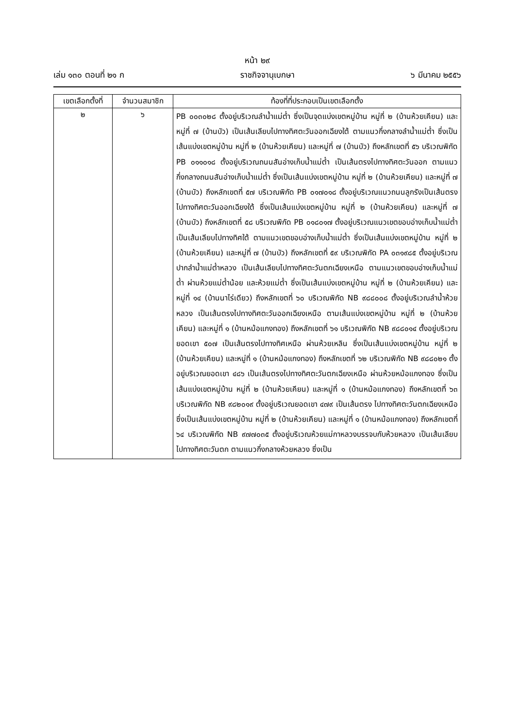หน้า ๒๙
เล่ม ๑๓๐ ตอนที่ ๒๑ ก ราชกิจจานุเบกษา ๖ มีนาคม ๒๕๕๖
| เขตเลือกตั้งที่ | จำนวนสมาชิก | ท้องที่ที่ประกอบเป็นเขตเลือกตั้ง |
| --- | --- | --- |
| ๒ | ๖ | PB ๐๐๓๐๒๘ ตั้งอยู่บริเวณลำน้ำแม่ต๋ำ ซึ่งเป็นจุดแบ่งเขตหมู่บ้าน หมู่ที่ ๒ (บ้านห้วยเคียน) และหมู่ที่ ๗ (บ้านบัว) เป็นเส้นเลียบไปทางทิศตะวันออกเฉียงใต้ ตามแนวกึ่งกลางลำน้ำแม่ต๋ำ ซึ่งเป็นเส้นแบ่งเขตหมู่บ้าน หมู่ที่ ๒ (บ้านห้วยเคียน) และหมู่ที่ ๗ (บ้านบัว) ถึงหลักเขตที่ ๕๖ บริเวณพิกัด PB ๐๑๑๐๑๘ ตั้งอยู่บริเวณถนนสันอ่างเก็บน้ำแม่ต๋ำ เป็นเส้นตรงไปทางทิศตะวันออก ตามแนวกึ่งกลางถนนสันอ่างเก็บน้ำแม่ต๋ำ ซึ่งเป็นเส้นแบ่งเขตหมู่บ้าน หมู่ที่ ๒ (บ้านห้วยเคียน) และหมู่ที่ ๗ (บ้านบัว) ถึงหลักเขตที่ ๕๗ บริเวณพิกัด PB ๐๑๗๐๑๘ ตั้งอยู่บริเวณแนวถนนลูกรังเป็นเส้นตรงไปทางทิศตะวันออกเฉียงใต้ ซึ่งเป็นเส้นแบ่งเขตหมู่บ้าน หมู่ที่ ๒ (บ้านห้วยเคียน) และหมู่ที่ ๗ (บ้านบัว) ถึงหลักเขตที่ ๕๘ บริเวณพิกัด PB ๐๑๘๐๑๗ ตั้งอยู่บริเวณแนวเขตขอบอ่างเก็บน้ำแม่ต๋ำ เป็นเส้นเลียบไปทางทิศใต้ ตามแนวเขตขอบอ่างเก็บน้ำแม่ต๋ำ ซึ่งเป็นเส้นแบ่งเขตหมู่บ้าน หมู่ที่ ๒ (บ้านห้วยเคียน) และหมู่ที่ ๗ (บ้านบัว) ถึงหลักเขตที่ ๕๙ บริเวณพิกัด PA ๐๓๑๙๘๕ ตั้งอยู่บริเวณปากลำน้ำแม่ต๋ำหลวง เป็นเส้นเลียบไปทางทิศตะวันตกเฉียงเหนือ ตามแนวเขตขอบอ่างเก็บน้ำแม่ต๋ำ ผ่านห้วยแม่ต๋ำน้อย และห้วยแม่ต๋ำ ซึ่งเป็นเส้นแบ่งเขตหมู่บ้าน หมู่ที่ ๒ (บ้านห้วยเคียน) และหมู่ที่ ๑๔ (บ้านนาไร่เดียว) ถึงหลักเขตที่ ๖๐ บริเวณพิกัด NB ๙๘๘๐๐๘ ตั้งอยู่บริเวณลำน้ำห้วยหลวง เป็นเส้นตรงไปทางทิศตะวันออกเฉียงเหนือ ตามเส้นแบ่งเขตหมู่บ้าน หมู่ที่ ๒ (บ้านห้วยเคียน) และหมู่ที่ ๑ (บ้านหม้อแกงทอง) ถึงหลักเขตที่ ๖๑ บริเวณพิกัด NB ๙๘๘๐๑๔ ตั้งอยู่บริเวณยอดเขา ๕๐๗ เป็นเส้นตรงไปทางทิศเหนือ ผ่านห้วยเหลิน ซึ่งเป็นเส้นแบ่งเขตหมู่บ้าน หมู่ที่ ๒ (บ้านห้วยเคียน) และหมู่ที่ ๑ (บ้านหม้อแกงทอง) ถึงหลักเขตที่ ๖๒ บริเวณพิกัด NB ๙๘๘๐๒๑ ตั้งอยู่บริเวณยอดเขา ๔๘๖ เป็นเส้นตรงไปทางทิศตะวันตกเฉียงเหนือ ผ่านห้วยหม้อแกงทอง ซึ่งเป็นเส้นแบ่งเขตหมู่บ้าน หมู่ที่ ๒ (บ้านห้วยเคียน) และหมู่ที่ ๑ (บ้านหม้อแกงทอง) ถึงหลักเขตที่ ๖๓ บริเวณพิกัด NB ๙๘๒๐๑๙ ตั้งอยู่บริเวณยอดเขา ๔๗๙ เป็นเส้นตรง ไปทางทิศตะวันตกเฉียงเหนือ ซึ่งเป็นเส้นแบ่งเขตหมู่บ้าน หมู่ที่ ๒ (บ้านห้วยเคียน) และหมู่ที่ ๑ (บ้านหม้อแกงทอง) ถึงหลักเขตที่ ๖๔ บริเวณพิกัด NB ๙๗๗๐๓๕ ตั้งอยู่บริเวณห้วยแม่กาหลวงบรรจบกับห้วยหลวง เป็นเส้นเลียบไปทางทิศตะวันตก ตามแนวกึ่งกลางห้วยหลวง ซึ่งเป็น |